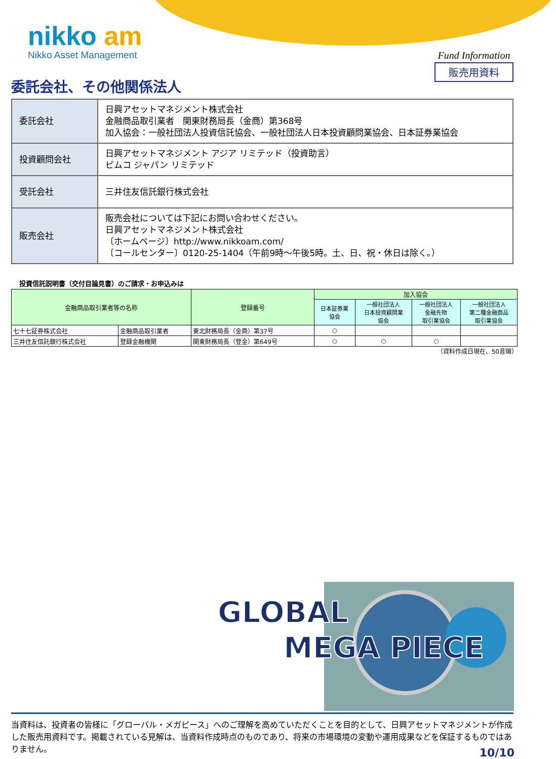nikko am
Nikko Asset Management
Fund Information
販売用資料
委託会社、その他関係法人
| 委託会社 | 日興アセットマネジメント株式会社 金融商品取引業者 関東財務局長（金商）第368号 加入協会：一般社団法人投資信託協会、一般社団法人日本投資顧問業協会、日本証券業協会 |
| 投資顧問会社 | 日興アセットマネジメント アジア リミテッド（投資助言） ピムコ ジャパン リミテッド |
| 受託会社 | 三井住友信託銀行株式会社 |
| 販売会社 | 販売会社については下記にお問い合わせください。 日興アセットマネジメント株式会社 〔ホームページ〕http://www.nikkoam.com/ 〔コールセンター〕0120-25-1404（午前9時～午後5時。土、日、祝・休日は除く。） |
投資信託説明書（交付目論見書）のご請求・お申込みは
| 金融商品取引業者等の名称 | | 登録番号 | 加入協会 | | | |
| --- | --- | --- | --- | --- | --- | --- |
| | | | 日本証券業 協会 | 一般社団法人 日本投資顧問業 協会 | 一般社団法人 金融先物 取引業協会 | 一般社団法人 第二種金融商品 取引業協会 |
| 七十七証券株式会社 | 金融商品取引業者 | 東北財務局長（金商）第37号 | ○ | | | |
| 三井住友信託銀行株式会社 | 登録金融機関 | 関東財務局長（登金）第649号 | ○ | ○ | ○ | |
（資料作成日現在、50音順）
GLOBAL
MEGA PIECE
当資料は、投資者の皆様に「グローバル・メガピース」へのご理解を高めていただくことを目的として、日興アセットマネジメントが作成した販売用資料です。掲載されている見解は、当資料作成時点のものであり、将来の市場環境の変動や運用成果などを保証するものではありません。
10/10